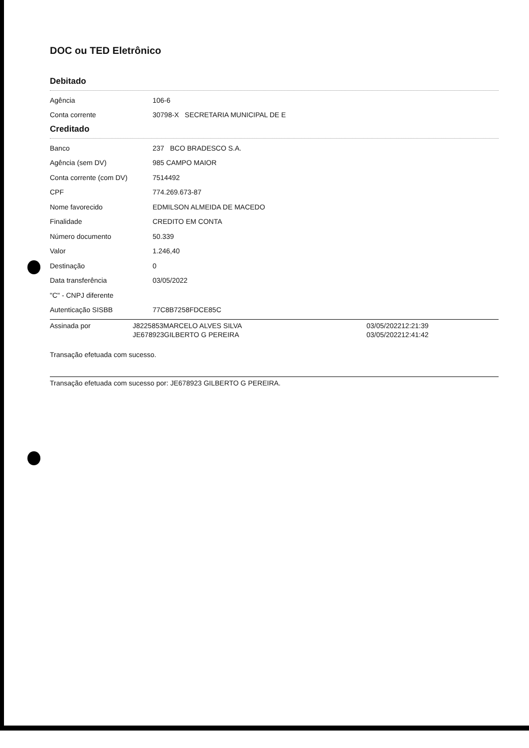DOC ou TED Eletrônico
Debitado
| Agência | 106-6 |
| Conta corrente | 30798-X SECRETARIA MUNICIPAL DE E |
Creditado
| Banco | 237 BCO BRADESCO S.A. |
| Agência (sem DV) | 985 CAMPO MAIOR |
| Conta corrente (com DV) | 7514492 |
| CPF | 774.269.673-87 |
| Nome favorecido | EDMILSON ALMEIDA DE MACEDO |
| Finalidade | CREDITO EM CONTA |
| Número documento | 50.339 |
| Valor | 1.246,40 |
| Destinação | 0 |
| Data transferência | 03/05/2022 |
| "C" - CNPJ diferente | |
| Autenticação SISBB | 77C8B7258FDCE85C |
| Assinada por | J8225853MARCELO ALVES SILVA | 03/05/202212:21:39 |
| | JE678923GILBERTO G PEREIRA | 03/05/202212:41:42 |
Transação efetuada com sucesso.
Transação efetuada com sucesso por: JE678923 GILBERTO G PEREIRA.